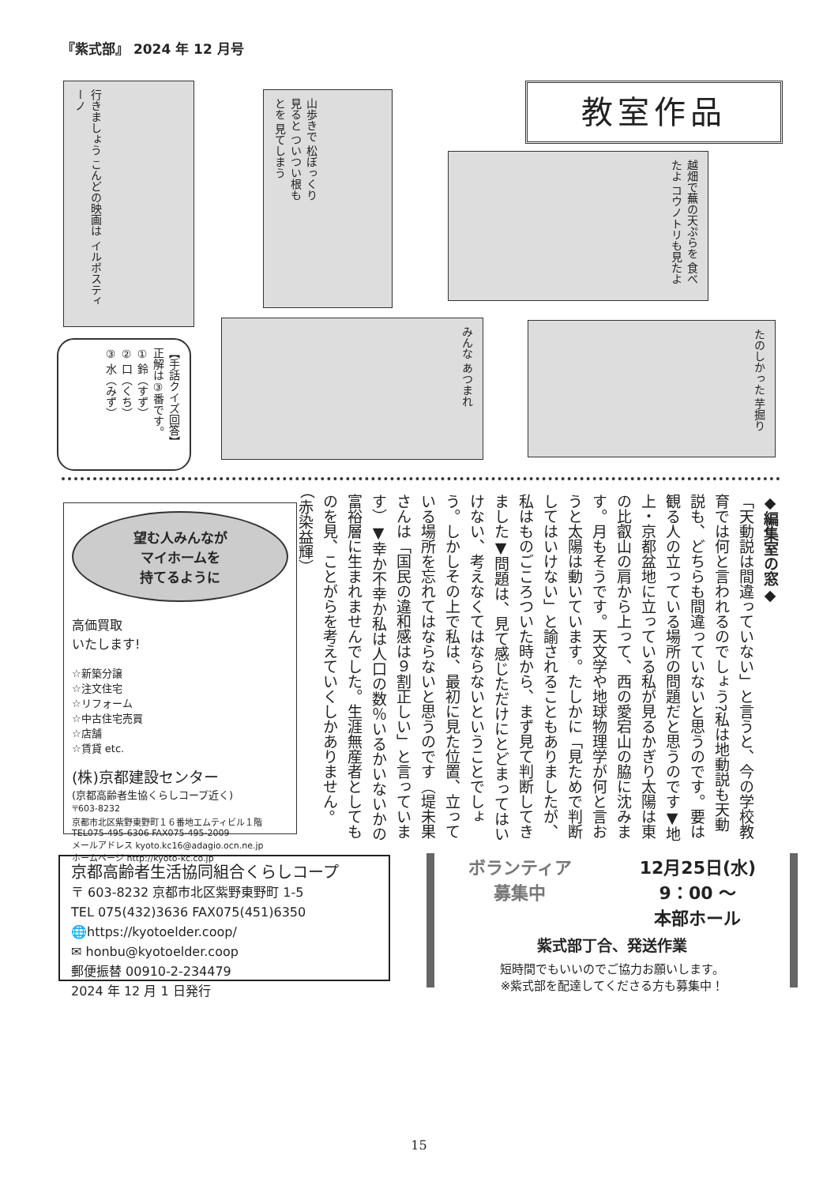『紫式部』 2024 年 12 月号
行きましょう こんどの映画は イルポスティーノ
山歩きで 松ぼっくり見ると ついつい根もとを 見てしまう
教室作品
越畑で蕪の天ぷらを 食べたよ コウノトリも見たよ
みんな あつまれ たのしかった 芋掘り
【手話クイズ回答】
正解は③番です。
① 鈴（すず）
② 口（くち）
③ 水（みず）
望む人みんなが
マイホームを
持てるように
高価買取
いたします!
☆新築分譲
☆注文住宅
☆リフォーム
☆中古住宅売買
☆店舗
☆賃貸 etc.
(株)京都建設センター
(京都高齢者生協くらしコープ近く)
〒603-8232
京都市北区紫野東野町１６番地エムティビル１階
TEL075-495-6306 FAX075-495-2009
メールアドレス kyoto.kc16@adagio.ocn.ne.jp
ホームページ http://kyoto-kc.co.jp
◆編集室の窓◆
「天動説は間違っていない」と言うと、今の学校教育では何と言われるのでしょう?私は地動説も天動説も、どちらも間違っていないと思うのです。要は観る人の立っている場所の問題だと思うのです▼地上・京都盆地に立っている私が見るかぎり太陽は東の比叡山の肩から上って、西の愛宕山の脇に沈みます。月もそうです。天文学や地球物理学が何と言おうと太陽は動いています。たしかに「見ためで判断してはいけない」と諭されることもありましたが、私はものごころついた時から、まず見て判断してきました▼問題は、見て感じただけにとどまってはいけない、考えなくてはならないということでしょう。しかしその上で私は、最初に見た位置、立っている場所を忘れてはならないと思うのです（堤未果さんは「国民の違和感は９割正しい」と言っています）▼幸か不幸か私は人口の数％いるかいないかの富裕層に生まれませんでした。生涯無産者としてものを見、ことがらを考えていくしかありません。（赤染益輝）
京都高齢者生活協同組合くらしコープ
〒 603-8232 京都市北区紫野東野町 1-5
TEL 075(432)3636 FAX075(451)6350
🌐https://kyotoelder.coop/
✉ honbu@kyotoelder.coop
郵便振替 00910-2-234479
2024 年 12 月 1 日発行
ボランティア
募集中
12月25日(水)
9：00 ～
本部ホール
紫式部丁合、発送作業
短時間でもいいのでご協力お願いします。
※紫式部を配達してくださる方も募集中！
15